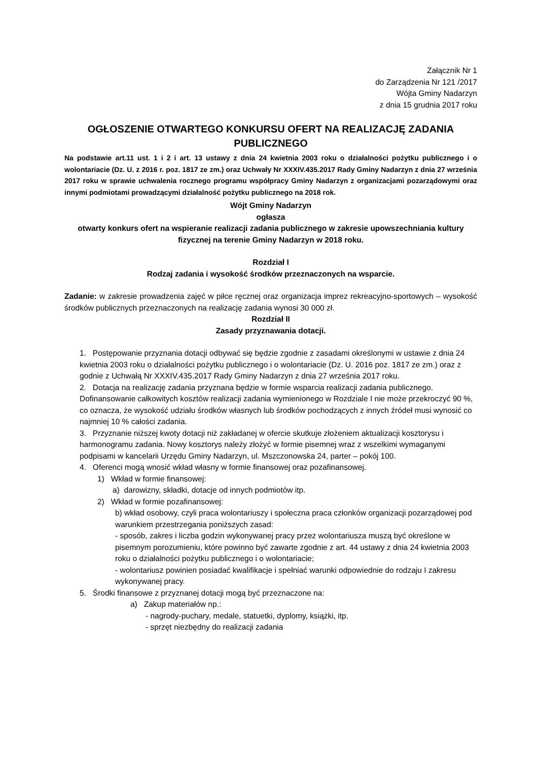Załącznik Nr 1
do Zarządzenia Nr 121 /2017
Wójta Gminy Nadarzyn
z dnia 15 grudnia 2017 roku
OGŁOSZENIE OTWARTEGO KONKURSU OFERT NA REALIZACJĘ ZADANIA PUBLICZNEGO
Na podstawie art.11 ust. 1 i 2 i art. 13 ustawy z dnia 24 kwietnia 2003 roku o działalności pożytku publicznego i o wolontariacie (Dz. U. z 2016 r. poz. 1817 ze zm.) oraz Uchwały Nr XXXIV.435.2017 Rady Gminy Nadarzyn z dnia 27 września 2017 roku w sprawie uchwalenia rocznego programu współpracy Gminy Nadarzyn z organizacjami pozarządowymi oraz innymi podmiotami prowadzącymi działalność pożytku publicznego na 2018 rok.
Wójt Gminy Nadarzyn
ogłasza
otwarty konkurs ofert na wspieranie realizacji zadania publicznego w zakresie upowszechniania kultury fizycznej na terenie Gminy Nadarzyn w 2018 roku.
Rozdział I
Rodzaj zadania i wysokość środków przeznaczonych na wsparcie.
Zadanie: w zakresie prowadzenia zajęć w piłce ręcznej oraz organizacja imprez rekreacyjno-sportowych – wysokość środków publicznych przeznaczonych na realizację zadania wynosi 30 000 zł.
Rozdział II
Zasady przyznawania dotacji.
1. Postępowanie przyznania dotacji odbywać się będzie zgodnie z zasadami określonymi w ustawie z dnia 24 kwietnia 2003 roku o działalności pożytku publicznego i o wolontariacie (Dz. U. 2016 poz. 1817 ze zm.) oraz z godnie z Uchwałą Nr XXXIV.435.2017 Rady Gminy Nadarzyn z dnia 27 września 2017 roku.
2. Dotacja na realizację zadania przyznana będzie w formie wsparcia realizacji zadania publicznego. Dofinansowanie całkowitych kosztów realizacji zadania wymienionego w Rozdziale I nie może przekroczyć 90 %, co oznacza, że wysokość udziału środków własnych lub środków pochodzących z innych źródeł musi wynosić co najmniej 10 % całości zadania.
3. Przyznanie niższej kwoty dotacji niż zakładanej w ofercie skutkuje złożeniem aktualizacji kosztorysu i harmonogramu zadania. Nowy kosztorys należy złożyć w formie pisemnej wraz z wszelkimi wymaganymi podpisami w kancelarii Urzędu Gminy Nadarzyn, ul. Mszczonowska 24, parter – pokój 100.
4. Oferenci mogą wnosić wkład własny w formie finansowej oraz pozafinansowej.
1) Wkład w formie finansowej:
a) darowizny, składki, dotacje od innych podmiotów itp.
2) Wkład w formie pozafinansowej:
b) wkład osobowy, czyli praca wolontariuszy i społeczna praca członków organizacji pozarządowej pod warunkiem przestrzegania poniższych zasad:
- sposób, zakres i liczba godzin wykonywanej pracy przez wolontariusza muszą być określone w pisemnym porozumieniu, które powinno być zawarte zgodnie z art. 44 ustawy z dnia 24 kwietnia 2003 roku o działalności pożytku publicznego i o wolontariacie;
- wolontariusz powinien posiadać kwalifikacje i spełniać warunki odpowiednie do rodzaju I zakresu wykonywanej pracy.
5. Środki finansowe z przyznanej dotacji mogą być przeznaczone na:
a) Zakup materiałów np.:
- nagrody-puchary, medale, statuetki, dyplomy, książki, itp.
- sprzęt niezbędny do realizacji zadania